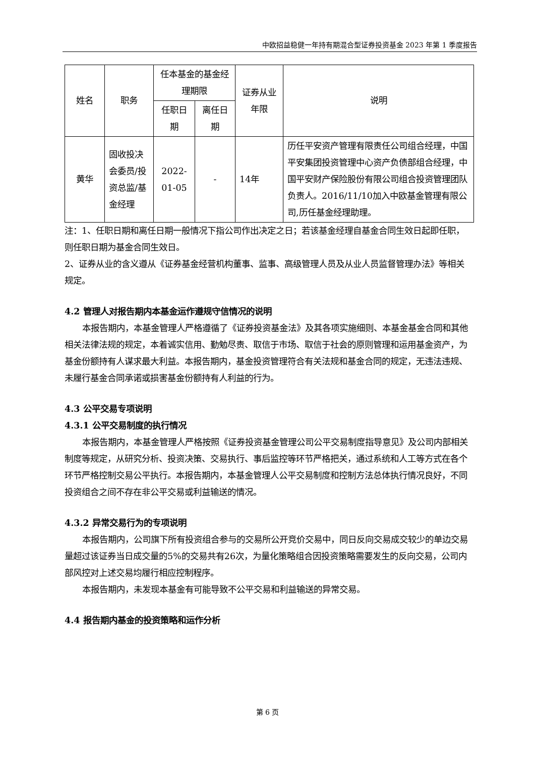中欧招益稳健一年持有期混合型证券投资基金 2023 年第 1 季度报告
| 姓名 | 职务 | 任本基金的基金经理期限 | | 证券从业年限 | 说明 |
| --- | --- | --- | --- | --- | --- |
| | | 任职日期 | 离任日期 | | |
| 黄华 | 固收投决会委员/投资总监/基金经理 | 2022-01-05 | - | 14年 | 历任平安资产管理有限责任公司组合经理，中国平安集团投资管理中心资产负债部组合经理，中国平安财产保险股份有限公司组合投资管理团队负责人。2016/11/10加入中欧基金管理有限公司,历任基金经理助理。 |
注：1、任职日期和离任日期一般情况下指公司作出决定之日；若该基金经理自基金合同生效日起即任职，则任职日期为基金合同生效日。
2、证券从业的含义遵从《证券基金经营机构董事、监事、高级管理人员及从业人员监督管理办法》等相关规定。
4.2 管理人对报告期内本基金运作遵规守信情况的说明
本报告期内，本基金管理人严格遵循了《证券投资基金法》及其各项实施细则、本基金基金合同和其他相关法律法规的规定，本着诚实信用、勤勉尽责、取信于市场、取信于社会的原则管理和运用基金资产，为基金份额持有人谋求最大利益。本报告期内，基金投资管理符合有关法规和基金合同的规定，无违法违规、未履行基金合同承诺或损害基金份额持有人利益的行为。
4.3 公平交易专项说明
4.3.1 公平交易制度的执行情况
本报告期内，本基金管理人严格按照《证券投资基金管理公司公平交易制度指导意见》及公司内部相关制度等规定，从研究分析、投资决策、交易执行、事后监控等环节严格把关，通过系统和人工等方式在各个环节严格控制交易公平执行。本报告期内，本基金管理人公平交易制度和控制方法总体执行情况良好，不同投资组合之间不存在非公平交易或利益输送的情况。
4.3.2 异常交易行为的专项说明
本报告期内，公司旗下所有投资组合参与的交易所公开竞价交易中，同日反向交易成交较少的单边交易量超过该证券当日成交量的5%的交易共有26次，为量化策略组合因投资策略需要发生的反向交易，公司内部风控对上述交易均履行相应控制程序。
本报告期内，未发现本基金有可能导致不公平交易和利益输送的异常交易。
4.4 报告期内基金的投资策略和运作分析
第 6 页